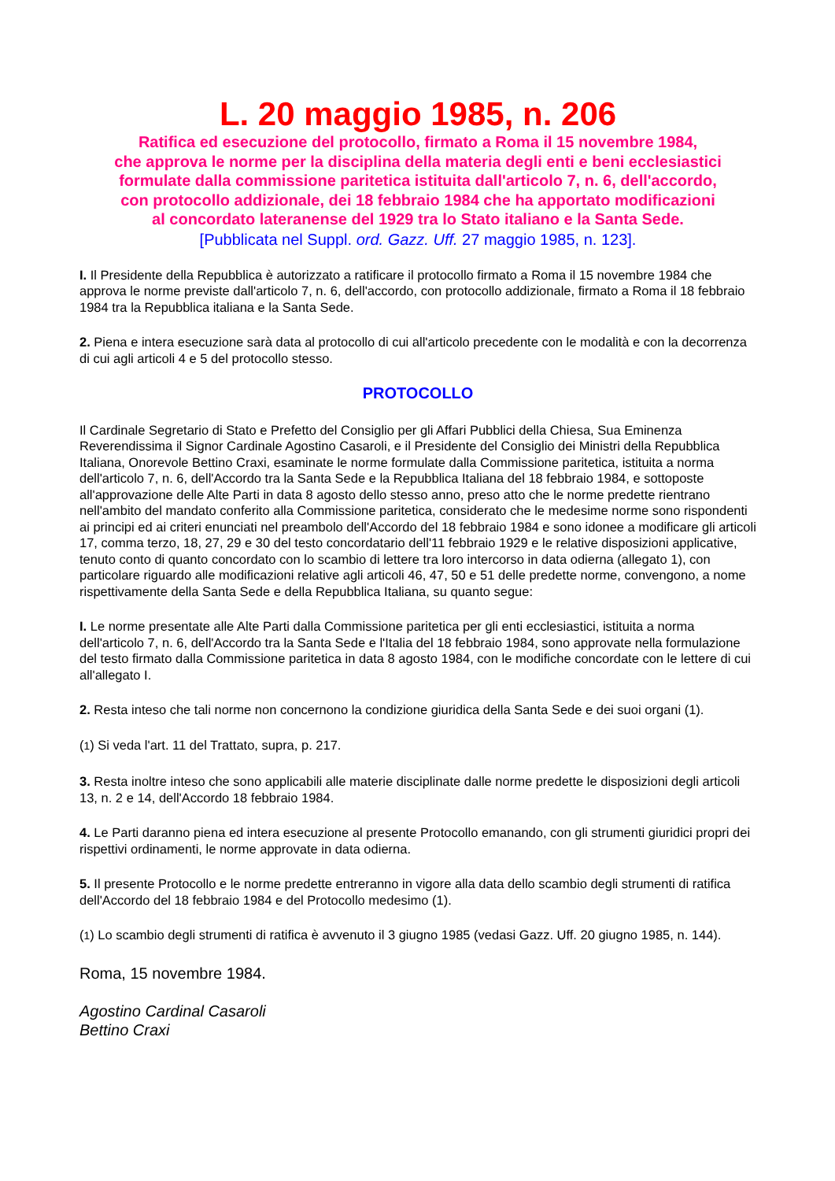L. 20 maggio 1985, n. 206
Ratifica ed esecuzione del protocollo, firmato a Roma il 15 novembre 1984,
che approva le norme per la disciplina della materia degli enti e beni ecclesiastici
formulate dalla commissione paritetica istituita dall'articolo 7, n. 6, dell'accordo,
con protocollo addizionale, dei 18 febbraio 1984 che ha apportato modificazioni
al concordato lateranense del 1929 tra lo Stato italiano e la Santa Sede.
[Pubblicata nel Suppl. ord. Gazz. Uff. 27 maggio 1985, n. 123].
I. Il Presidente della Repubblica è autorizzato a ratificare il protocollo firmato a Roma il 15 novembre 1984 che approva le norme previste dall'articolo 7, n. 6, dell'accordo, con protocollo addizionale, firmato a Roma il 18 febbraio 1984 tra la Repubblica italiana e la Santa Sede.
2. Piena e intera esecuzione sarà data al protocollo di cui all'articolo precedente con le modalità e con la decorrenza di cui agli articoli 4 e 5 del protocollo stesso.
PROTOCOLLO
Il Cardinale Segretario di Stato e Prefetto del Consiglio per gli Affari Pubblici della Chiesa, Sua Eminenza Reverendissima il Signor Cardinale Agostino Casaroli, e il Presidente del Consiglio dei Ministri della Repubblica Italiana, Onorevole Bettino Craxi, esaminate le norme formulate dalla Commissione paritetica, istituita a norma dell'articolo 7, n. 6, dell'Accordo tra la Santa Sede e la Repubblica Italiana del 18 febbraio 1984, e sottoposte all'approvazione delle Alte Parti in data 8 agosto dello stesso anno, preso atto che le norme predette rientrano nell'ambito del mandato conferito alla Commissione paritetica, considerato che le medesime norme sono rispondenti ai principi ed ai criteri enunciati nel preambolo dell'Accordo del 18 febbraio 1984 e sono idonee a modificare gli articoli 17, comma terzo, 18, 27, 29 e 30 del testo concordatario dell'11 febbraio 1929 e le relative disposizioni applicative, tenuto conto di quanto concordato con lo scambio di lettere tra loro intercorso in data odierna (allegato 1), con particolare riguardo alle modificazioni relative agli articoli 46, 47, 50 e 51 delle predette norme, convengono, a nome rispettivamente della Santa Sede e della Repubblica Italiana, su quanto segue:
I. Le norme presentate alle Alte Parti dalla Commissione paritetica per gli enti ecclesiastici, istituita a norma dell'articolo 7, n. 6, dell'Accordo tra la Santa Sede e l'Italia del 18 febbraio 1984, sono approvate nella formulazione del testo firmato dalla Commissione paritetica in data 8 agosto 1984, con le modifiche concordate con le lettere di cui all'allegato I.
2. Resta inteso che tali norme non concernono la condizione giuridica della Santa Sede e dei suoi organi (1).
(1) Si veda l'art. 11 del Trattato, supra, p. 217.
3. Resta inoltre inteso che sono applicabili alle materie disciplinate dalle norme predette le disposizioni degli articoli 13, n. 2 e 14, dell'Accordo 18 febbraio 1984.
4. Le Parti daranno piena ed intera esecuzione al presente Protocollo emanando, con gli strumenti giuridici propri dei rispettivi ordinamenti, le norme approvate in data odierna.
5. Il presente Protocollo e le norme predette entreranno in vigore alla data dello scambio degli strumenti di ratifica dell'Accordo del 18 febbraio 1984 e del Protocollo medesimo (1).
(1) Lo scambio degli strumenti di ratifica è avvenuto il 3 giugno 1985 (vedasi Gazz. Uff. 20 giugno 1985, n. 144).
Roma, 15 novembre 1984.
Agostino Cardinal Casaroli
Bettino Craxi